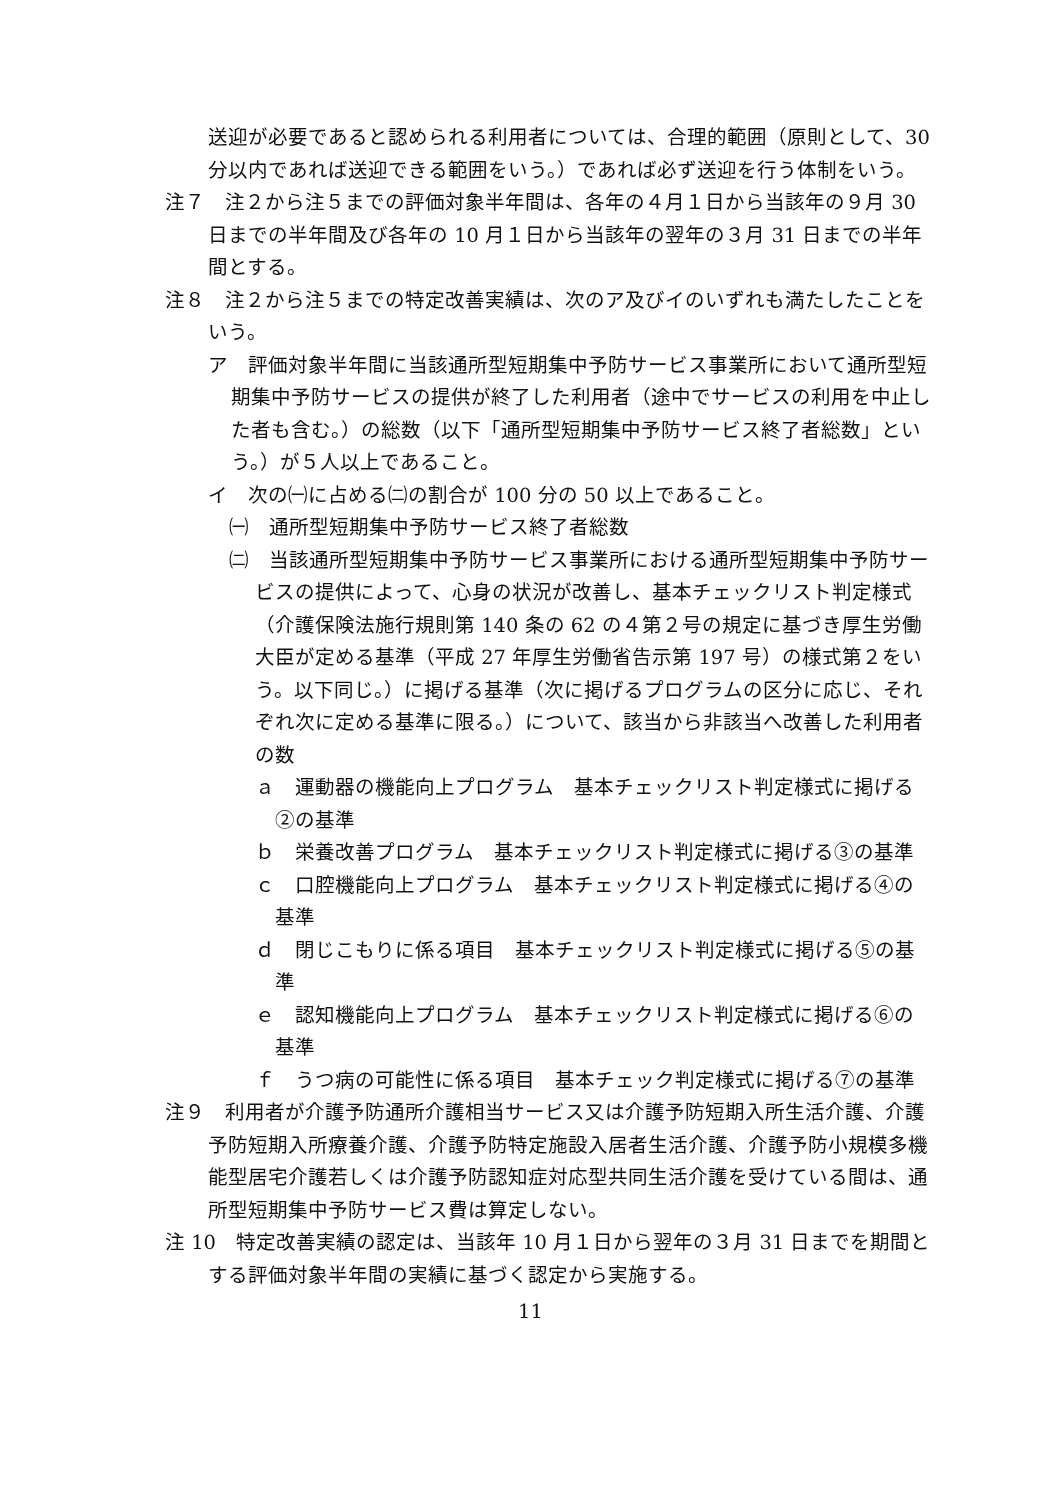送迎が必要であると認められる利用者については、合理的範囲（原則として、30 分以内であれば送迎できる範囲をいう。）であれば必ず送迎を行う体制をいう。
注７　注２から注５までの評価対象半年間は、各年の４月１日から当該年の９月 30 日までの半年間及び各年の 10 月１日から当該年の翌年の３月 31 日までの半年間とする。
注８　注２から注５までの特定改善実績は、次のア及びイのいずれも満たしたことをいう。
ア　評価対象半年間に当該通所型短期集中予防サービス事業所において通所型短期集中予防サービスの提供が終了した利用者（途中でサービスの利用を中止した者も含む。）の総数（以下「通所型短期集中予防サービス終了者総数」という。）が５人以上であること。
イ　次の㈠に占める㈡の割合が 100 分の 50 以上であること。
㈠　通所型短期集中予防サービス終了者総数
㈡　当該通所型短期集中予防サービス事業所における通所型短期集中予防サービスの提供によって、心身の状況が改善し、基本チェックリスト判定様式（介護保険法施行規則第 140 条の 62 の４第２号の規定に基づき厚生労働大臣が定める基準（平成 27 年厚生労働省告示第 197 号）の様式第２をいう。以下同じ。）に掲げる基準（次に掲げるプログラムの区分に応じ、それぞれ次に定める基準に限る。）について、該当から非該当へ改善した利用者の数
ａ　運動器の機能向上プログラム　基本チェックリスト判定様式に掲げる②の基準
ｂ　栄養改善プログラム　基本チェックリスト判定様式に掲げる③の基準
ｃ　口腔機能向上プログラム　基本チェックリスト判定様式に掲げる④の基準
ｄ　閉じこもりに係る項目　基本チェックリスト判定様式に掲げる⑤の基準
ｅ　認知機能向上プログラム　基本チェックリスト判定様式に掲げる⑥の基準
ｆ　うつ病の可能性に係る項目　基本チェック判定様式に掲げる⑦の基準
注９　利用者が介護予防通所介護相当サービス又は介護予防短期入所生活介護、介護予防短期入所療養介護、介護予防特定施設入居者生活介護、介護予防小規模多機能型居宅介護若しくは介護予防認知症対応型共同生活介護を受けている間は、通所型短期集中予防サービス費は算定しない。
注 10　特定改善実績の認定は、当該年 10 月１日から翌年の３月 31 日までを期間とする評価対象半年間の実績に基づく認定から実施する。
11